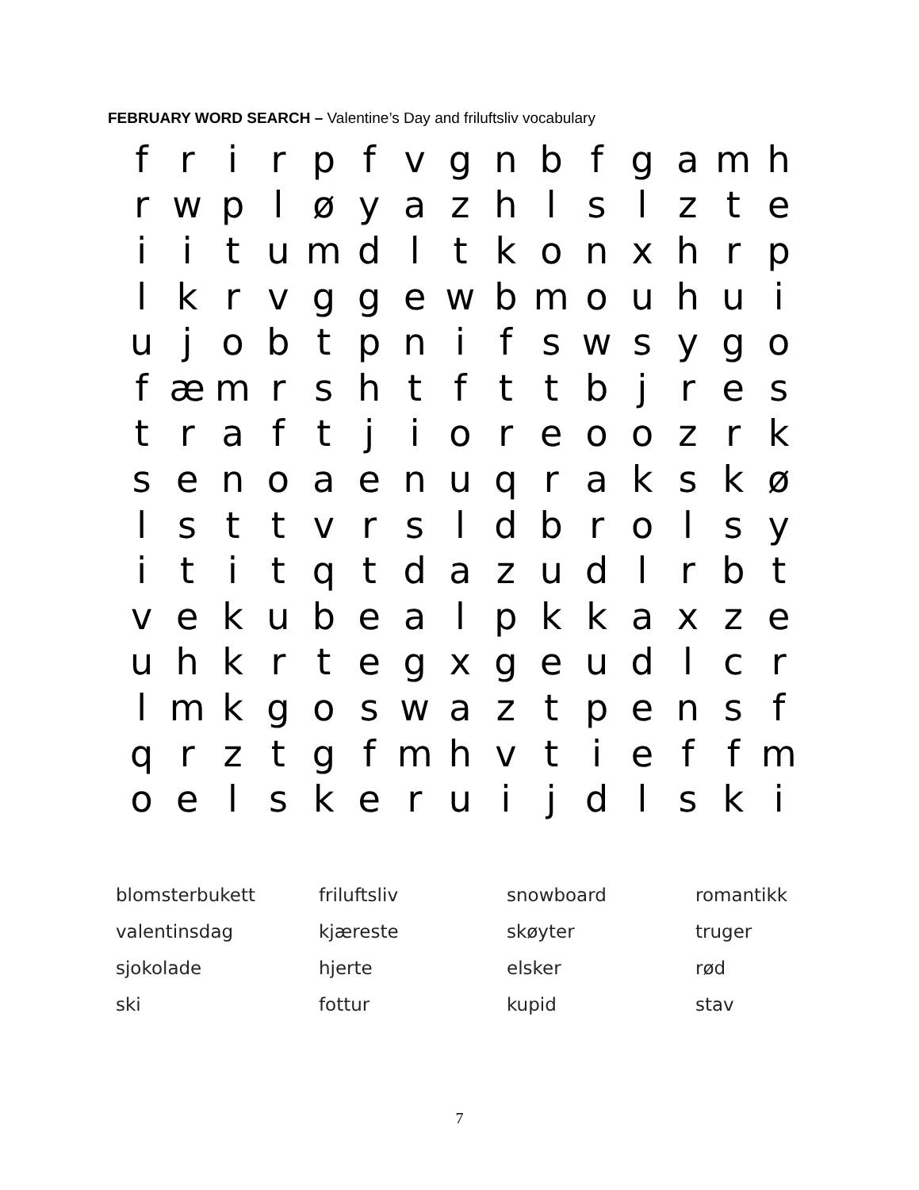FEBRUARY WORD SEARCH – Valentine’s Day and friluftsliv vocabulary
| f | r | i | r | p | f | v | g | n | b | f | g | a | m | h |
| r | w | p | l | ø | y | a | z | h | l | s | l | z | t | e |
| i | i | t | u | m | d | l | t | k | o | n | x | h | r | p |
| l | k | r | v | g | g | e | w | b | m | o | u | h | u | i |
| u | j | o | b | t | p | n | i | f | s | w | s | y | g | o |
| f | æ | m | r | s | h | t | f | t | t | b | j | r | e | s |
| t | r | a | f | t | j | i | o | r | e | o | o | z | r | k |
| s | e | n | o | a | e | n | u | q | r | a | k | s | k | ø |
| l | s | t | t | v | r | s | l | d | b | r | o | l | s | y |
| i | t | i | t | q | t | d | a | z | u | d | l | r | b | t |
| v | e | k | u | b | e | a | l | p | k | k | a | x | z | e |
| u | h | k | r | t | e | g | x | g | e | u | d | l | c | r |
| l | m | k | g | o | s | w | a | z | t | p | e | n | s | f |
| q | r | z | t | g | f | m | h | v | t | i | e | f | f | m |
| o | e | l | s | k | e | r | u | i | j | d | l | s | k | i |
| blomsterbukett | friluftsliv | snowboard | romantikk |
| valentinsdag | kjæreste | skøyter | truger |
| sjokolade | hjerte | elsker | rød |
| ski | fottur | kupid | stav |
7